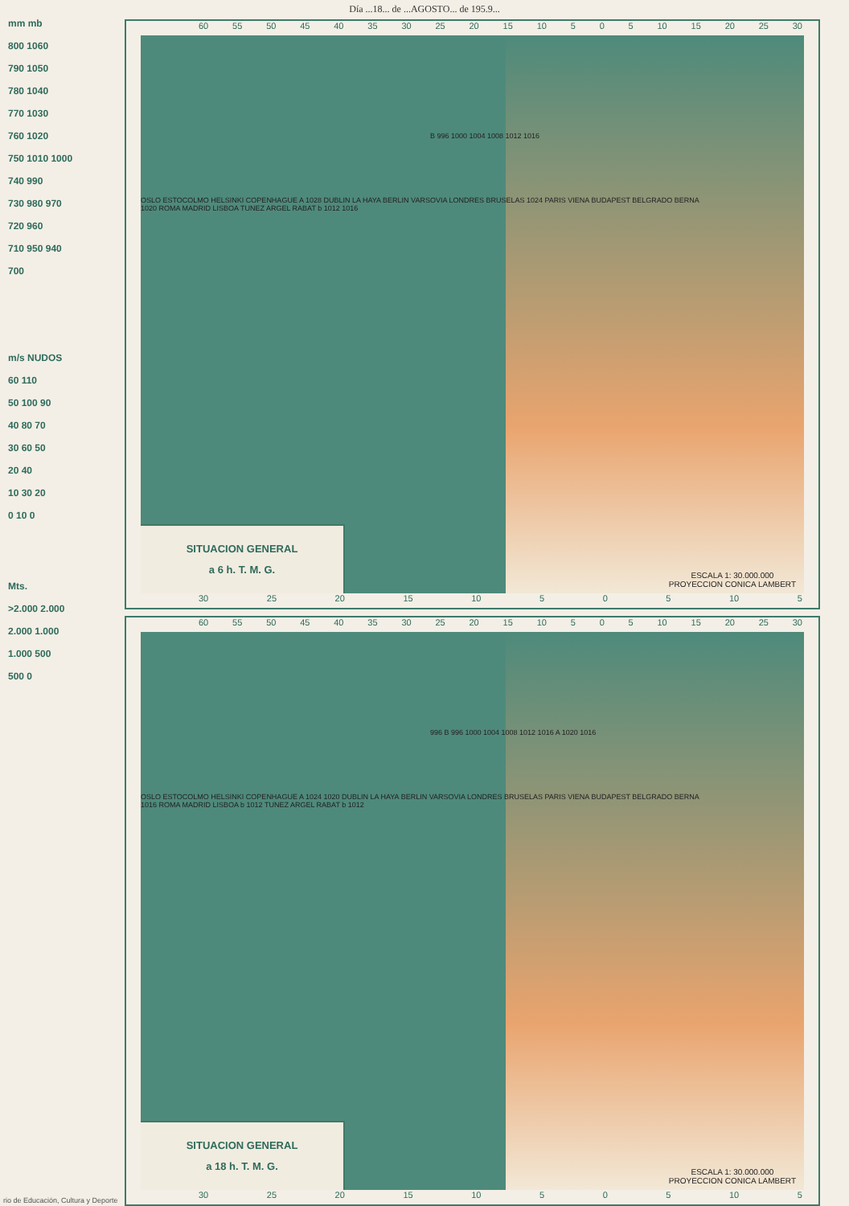Día ...18... de ...AGOSTO... de 195.9...
mm mb
800 1060
790 1050
780 1040
770 1030
760 1020
750 1010 1000
740 990
730 980 970
720 960
710 950 940
700
m/s NUDOS
60 110
50 100 90
40 80 70
30 60 50
20 40
10 30 20
0 10 0
Mts.
>2.000 2.000
2.000 1.000
1.000 500
500 0
60 55 50 45 40 35 30 25 20 15 10 5 0 5 10 15 20 25 30
B 996 1000 1004 1008 1012 1016
OSLO ESTOCOLMO HELSINKI COPENHAGUE A 1028 DUBLIN LA HAYA BERLIN VARSOVIA LONDRES BRUSELAS 1024 PARIS VIENA BUDAPEST BELGRADO BERNA 1020 ROMA MADRID LISBOA TUNEZ ARGEL RABAT b 1012 1016
SITUACION GENERAL
a 6 h. T. M. G.
ESCALA 1: 30.000.000
PROYECCION CONICA LAMBERT
30 25 20 15 10 5 0 5 10 5
60 55 50 45 40 35 30 25 20 15 10 5 0 5 10 15 20 25 30
996 B 996 1000 1004 1008 1012 1016 A 1020 1016
OSLO ESTOCOLMO HELSINKI COPENHAGUE A 1024 1020 DUBLIN LA HAYA BERLIN VARSOVIA LONDRES BRUSELAS PARIS VIENA BUDAPEST BELGRADO BERNA 1016 ROMA MADRID LISBOA b 1012 TUNEZ ARGEL RABAT b 1012
SITUACION GENERAL
a 18 h. T. M. G.
ESCALA 1: 30.000.000
PROYECCION CONICA LAMBERT
30 25 20 15 10 5 0 5 10 5
rio de Educación, Cultura y Deporte